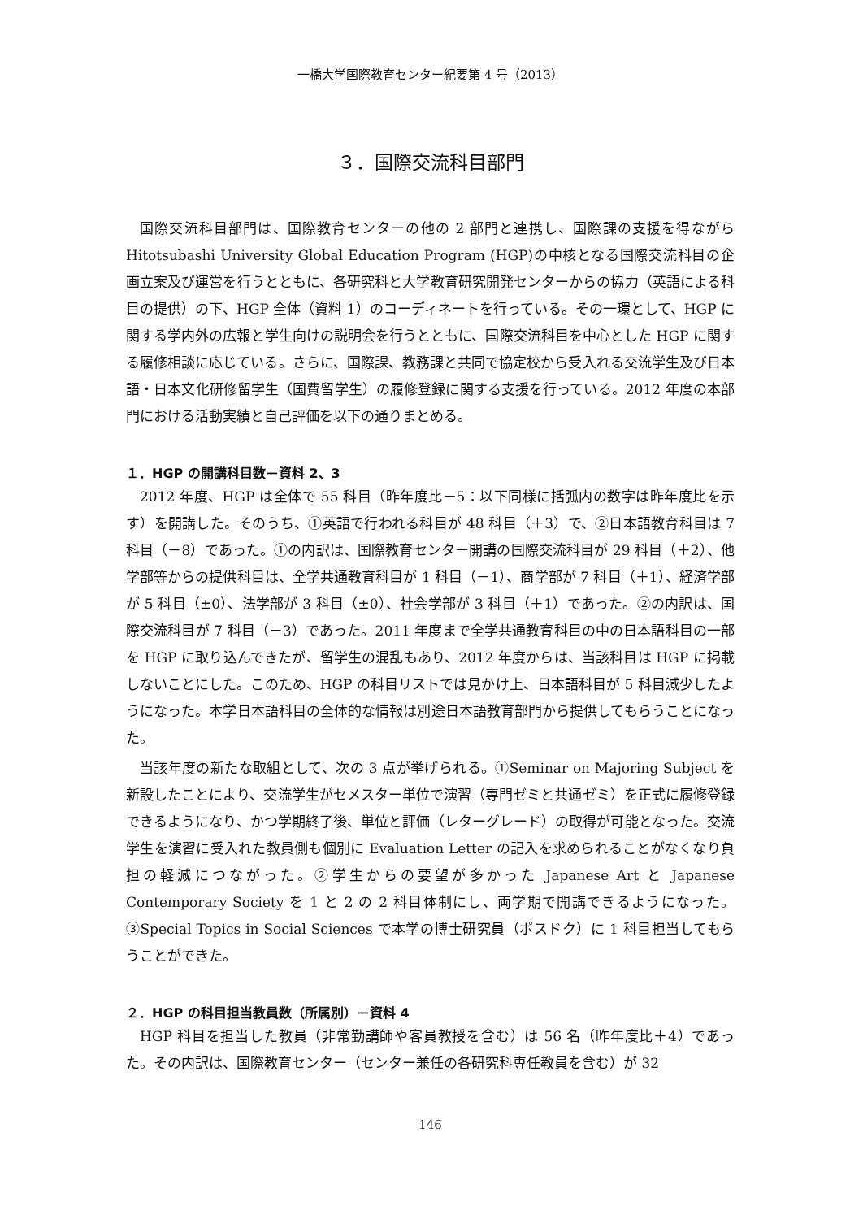一橋大学国際教育センター紀要第 4 号（2013）
３．国際交流科目部門
国際交流科目部門は、国際教育センターの他の 2 部門と連携し、国際課の支援を得ながら Hitotsubashi University Global Education Program (HGP)の中核となる国際交流科目の企画立案及び運営を行うとともに、各研究科と大学教育研究開発センターからの協力（英語による科目の提供）の下、HGP 全体（資料 1）のコーディネートを行っている。その一環として、HGP に関する学内外の広報と学生向けの説明会を行うとともに、国際交流科目を中心とした HGP に関する履修相談に応じている。さらに、国際課、教務課と共同で協定校から受入れる交流学生及び日本語・日本文化研修留学生（国費留学生）の履修登録に関する支援を行っている。2012 年度の本部門における活動実績と自己評価を以下の通りまとめる。
１．HGP の開講科目数－資料 2、3
2012 年度、HGP は全体で 55 科目（昨年度比－5：以下同様に括弧内の数字は昨年度比を示す）を開講した。そのうち、①英語で行われる科目が 48 科目（＋3）で、②日本語教育科目は 7 科目（－8）であった。①の内訳は、国際教育センター開講の国際交流科目が 29 科目（＋2）、他学部等からの提供科目は、全学共通教育科目が 1 科目（－1）、商学部が 7 科目（＋1）、経済学部が 5 科目（±0）、法学部が 3 科目（±0）、社会学部が 3 科目（＋1）であった。②の内訳は、国際交流科目が 7 科目（－3）であった。2011 年度まで全学共通教育科目の中の日本語科目の一部を HGP に取り込んできたが、留学生の混乱もあり、2012 年度からは、当該科目は HGP に掲載しないことにした。このため、HGP の科目リストでは見かけ上、日本語科目が 5 科目減少したようになった。本学日本語科目の全体的な情報は別途日本語教育部門から提供してもらうことになった。
当該年度の新たな取組として、次の 3 点が挙げられる。①Seminar on Majoring Subject を新設したことにより、交流学生がセメスター単位で演習（専門ゼミと共通ゼミ）を正式に履修登録できるようになり、かつ学期終了後、単位と評価（レターグレード）の取得が可能となった。交流学生を演習に受入れた教員側も個別に Evaluation Letter の記入を求められることがなくなり負担の軽減につながった。②学生からの要望が多かった Japanese Art と Japanese Contemporary Society を 1 と 2 の 2 科目体制にし、両学期で開講できるようになった。③Special Topics in Social Sciences で本学の博士研究員（ポスドク）に 1 科目担当してもらうことができた。
２．HGP の科目担当教員数（所属別）－資料 4
HGP 科目を担当した教員（非常勤講師や客員教授を含む）は 56 名（昨年度比＋4）であった。その内訳は、国際教育センター（センター兼任の各研究科専任教員を含む）が 32
146